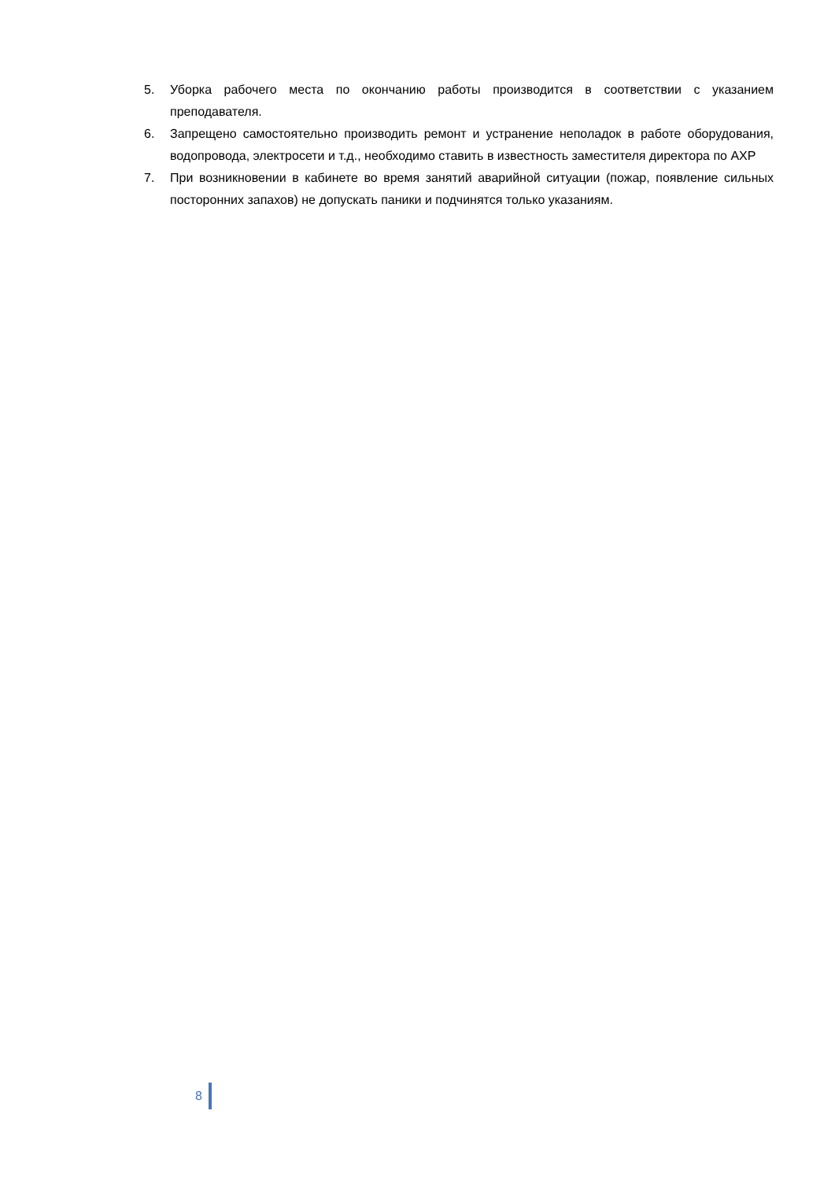5. Уборка рабочего места по окончанию работы производится в соответствии с указанием преподавателя.
6. Запрещено самостоятельно производить ремонт и устранение неполадок в работе оборудования, водопровода, электросети и т.д., необходимо ставить в известность заместителя директора по АХР
7. При возникновении в кабинете во время занятий аварийной ситуации (пожар, появление сильных посторонних запахов) не допускать паники и подчинятся только указаниям.
8